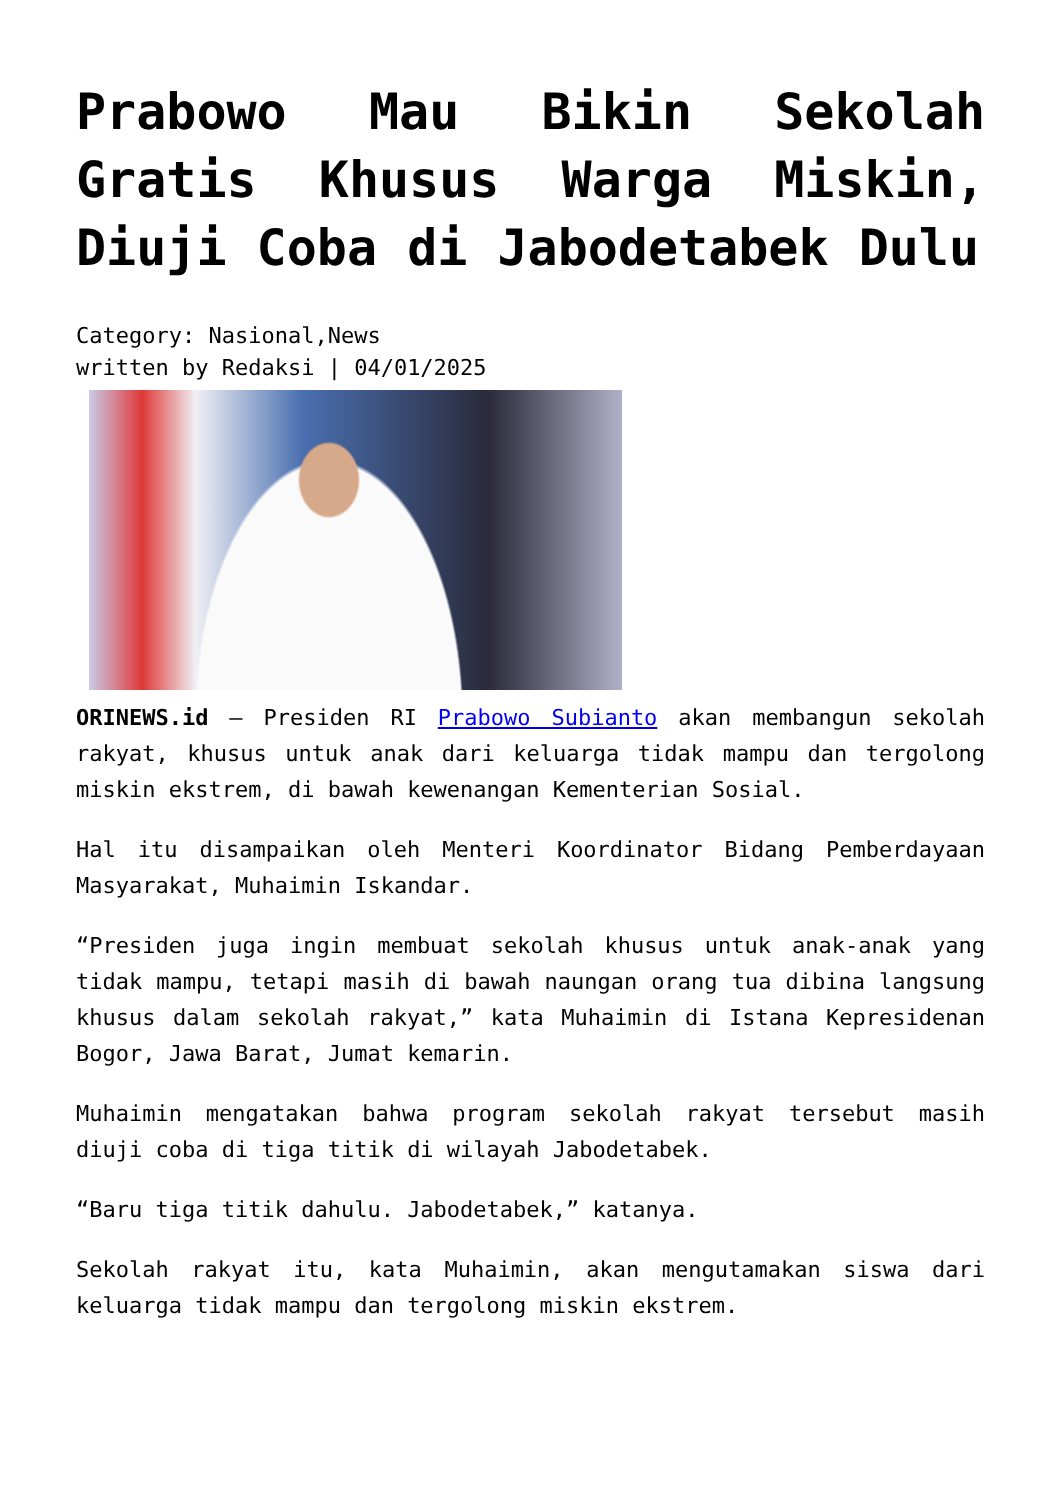Prabowo Mau Bikin Sekolah Gratis Khusus Warga Miskin, Diuji Coba di Jabodetabek Dulu
Category: Nasional,News
written by Redaksi | 04/01/2025
ORINEWS.id – Presiden RI Prabowo Subianto akan membangun sekolah rakyat, khusus untuk anak dari keluarga tidak mampu dan tergolong miskin ekstrem, di bawah kewenangan Kementerian Sosial.
Hal itu disampaikan oleh Menteri Koordinator Bidang Pemberdayaan Masyarakat, Muhaimin Iskandar.
“Presiden juga ingin membuat sekolah khusus untuk anak-anak yang tidak mampu, tetapi masih di bawah naungan orang tua dibina langsung khusus dalam sekolah rakyat,” kata Muhaimin di Istana Kepresidenan Bogor, Jawa Barat, Jumat kemarin.
Muhaimin mengatakan bahwa program sekolah rakyat tersebut masih diuji coba di tiga titik di wilayah Jabodetabek.
“Baru tiga titik dahulu. Jabodetabek,” katanya.
Sekolah rakyat itu, kata Muhaimin, akan mengutamakan siswa dari keluarga tidak mampu dan tergolong miskin ekstrem.